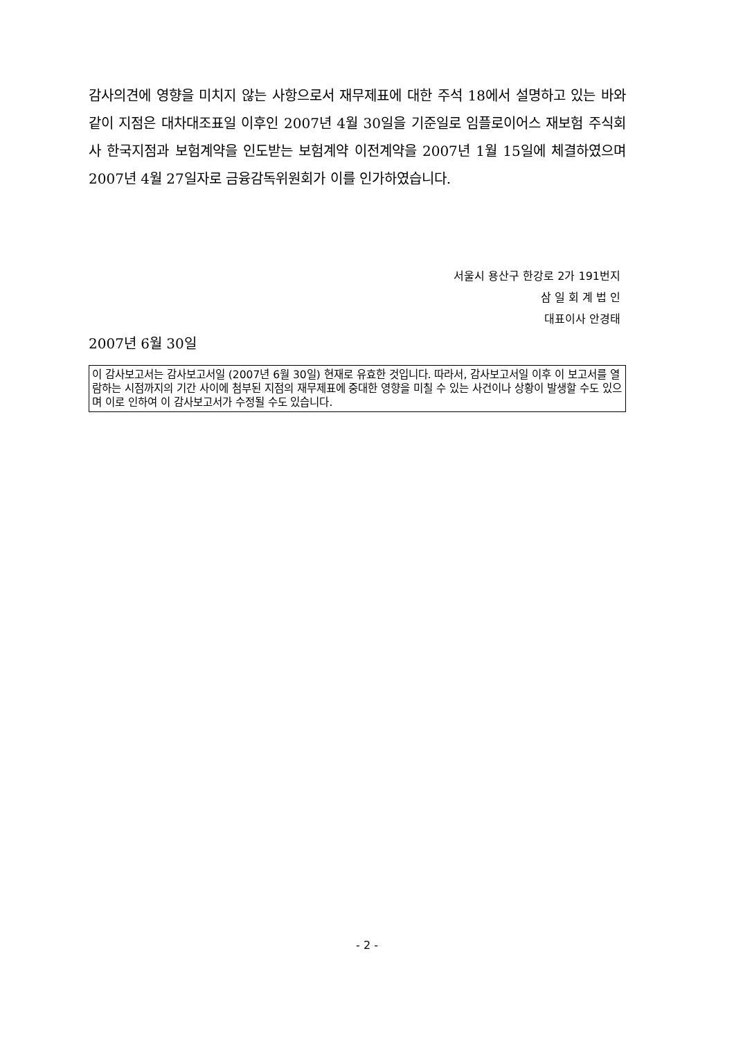감사의견에 영향을 미치지 않는 사항으로서 재무제표에 대한 주석 18에서 설명하고 있는 바와 같이 지점은 대차대조표일 이후인 2007년 4월 30일을 기준일로 임플로이어스 재보험 주식회사 한국지점과 보험계약을 인도받는 보험계약 이전계약을 2007년 1월 15일에 체결하였으며 2007년 4월 27일자로 금융감독위원회가 이를 인가하였습니다.
서울시 용산구 한강로 2가 191번지
삼 일 회 계 법 인
대표이사 안경태
2007년 6월 30일
이 감사보고서는 감사보고서일 (2007년 6월 30일) 현재로 유효한 것입니다. 따라서, 감사보고서일 이후 이 보고서를 열람하는 시점까지의 기간 사이에 첨부된 지점의 재무제표에 중대한 영향을 미칠 수 있는 사건이나 상황이 발생할 수도 있으며 이로 인하여 이 감사보고서가 수정될 수도 있습니다.
- 2 -